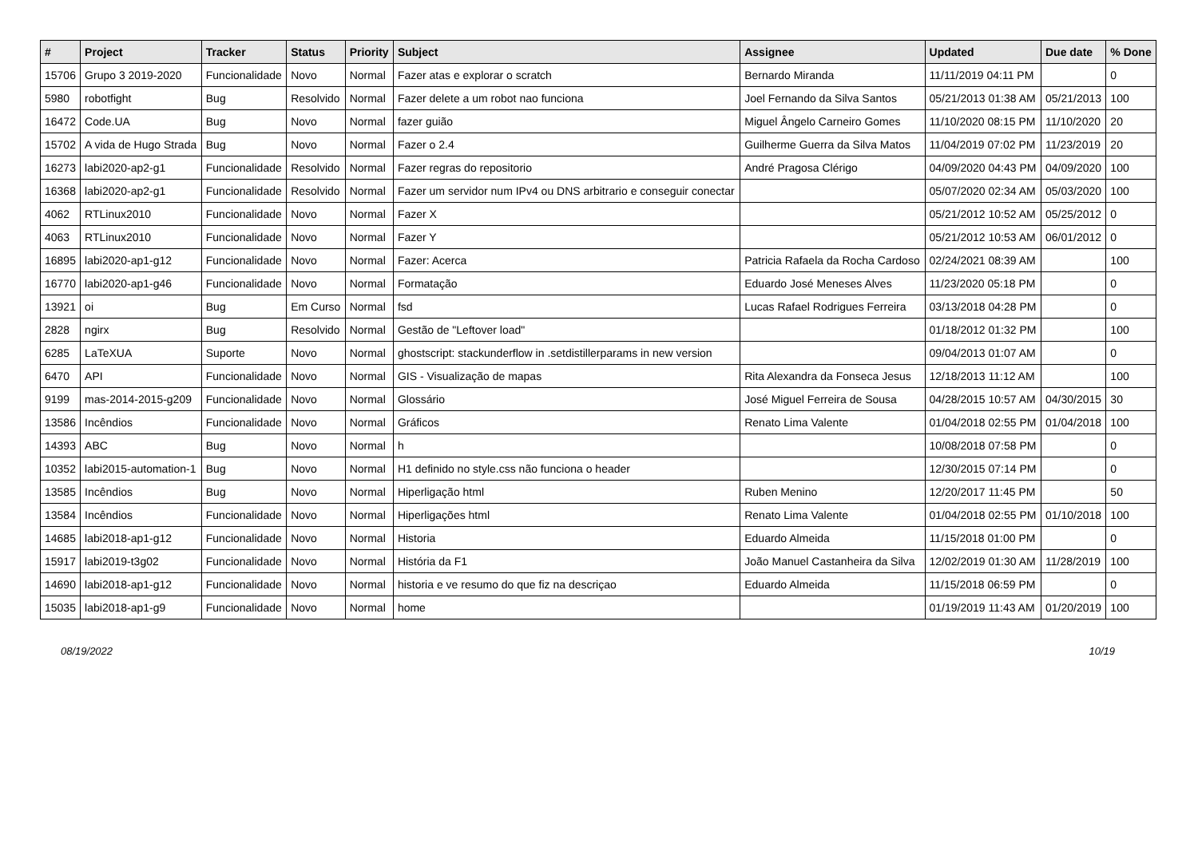| # | Project | Tracker | Status | Priority | Subject | Assignee | Updated | Due date | % Done |
| --- | --- | --- | --- | --- | --- | --- | --- | --- | --- |
| 15706 | Grupo 3 2019-2020 | Funcionalidade | Novo | Normal | Fazer atas e explorar o scratch | Bernardo Miranda | 11/11/2019 04:11 PM | | 0 |
| 5980 | robotfight | Bug | Resolvido | Normal | Fazer delete a um robot nao funciona | Joel Fernando da Silva Santos | 05/21/2013 01:38 AM | 05/21/2013 | 100 |
| 16472 | Code.UA | Bug | Novo | Normal | fazer guião | Miguel Ângelo Carneiro Gomes | 11/10/2020 08:15 PM | 11/10/2020 | 20 |
| 15702 | A vida de Hugo Strada | Bug | Novo | Normal | Fazer o 2.4 | Guilherme Guerra da Silva Matos | 11/04/2019 07:02 PM | 11/23/2019 | 20 |
| 16273 | labi2020-ap2-g1 | Funcionalidade | Resolvido | Normal | Fazer regras do repositorio | André Pragosa Clérigo | 04/09/2020 04:43 PM | 04/09/2020 | 100 |
| 16368 | labi2020-ap2-g1 | Funcionalidade | Resolvido | Normal | Fazer um servidor num IPv4 ou DNS arbitrario e conseguir conectar | | 05/07/2020 02:34 AM | 05/03/2020 | 100 |
| 4062 | RTLinux2010 | Funcionalidade | Novo | Normal | Fazer X | | 05/21/2012 10:52 AM | 05/25/2012 | 0 |
| 4063 | RTLinux2010 | Funcionalidade | Novo | Normal | Fazer Y | | 05/21/2012 10:53 AM | 06/01/2012 | 0 |
| 16895 | labi2020-ap1-g12 | Funcionalidade | Novo | Normal | Fazer: Acerca | Patricia Rafaela da Rocha Cardoso | 02/24/2021 08:39 AM | | 100 |
| 16770 | labi2020-ap1-g46 | Funcionalidade | Novo | Normal | Formatação | Eduardo José Meneses Alves | 11/23/2020 05:18 PM | | 0 |
| 13921 | oi | Bug | Em Curso | Normal | fsd | Lucas Rafael Rodrigues Ferreira | 03/13/2018 04:28 PM | | 0 |
| 2828 | ngirx | Bug | Resolvido | Normal | Gestão de "Leftover load" | | 01/18/2012 01:32 PM | | 100 |
| 6285 | LaTeXUA | Suporte | Novo | Normal | ghostscript: stackunderflow in .setdistillerparams in new version | | 09/04/2013 01:07 AM | | 0 |
| 6470 | API | Funcionalidade | Novo | Normal | GIS - Visualização de mapas | Rita Alexandra da Fonseca Jesus | 12/18/2013 11:12 AM | | 100 |
| 9199 | mas-2014-2015-g209 | Funcionalidade | Novo | Normal | Glossário | José Miguel Ferreira de Sousa | 04/28/2015 10:57 AM | 04/30/2015 | 30 |
| 13586 | Incêndios | Funcionalidade | Novo | Normal | Gráficos | Renato Lima Valente | 01/04/2018 02:55 PM | 01/04/2018 | 100 |
| 14393 | ABC | Bug | Novo | Normal | h | | 10/08/2018 07:58 PM | | 0 |
| 10352 | labi2015-automation-1 | Bug | Novo | Normal | H1 definido no style.css não funciona o header | | 12/30/2015 07:14 PM | | 0 |
| 13585 | Incêndios | Bug | Novo | Normal | Hiperligação html | Ruben Menino | 12/20/2017 11:45 PM | | 50 |
| 13584 | Incêndios | Funcionalidade | Novo | Normal | Hiperligações html | Renato Lima Valente | 01/04/2018 02:55 PM | 01/10/2018 | 100 |
| 14685 | labi2018-ap1-g12 | Funcionalidade | Novo | Normal | Historia | Eduardo Almeida | 11/15/2018 01:00 PM | | 0 |
| 15917 | labi2019-t3g02 | Funcionalidade | Novo | Normal | História da F1 | João Manuel Castanheira da Silva | 12/02/2019 01:30 AM | 11/28/2019 | 100 |
| 14690 | labi2018-ap1-g12 | Funcionalidade | Novo | Normal | historia e ve resumo do que fiz na descriçao | Eduardo Almeida | 11/15/2018 06:59 PM | | 0 |
| 15035 | labi2018-ap1-g9 | Funcionalidade | Novo | Normal | home | | 01/19/2019 11:43 AM | 01/20/2019 | 100 |
08/19/2022 10/19